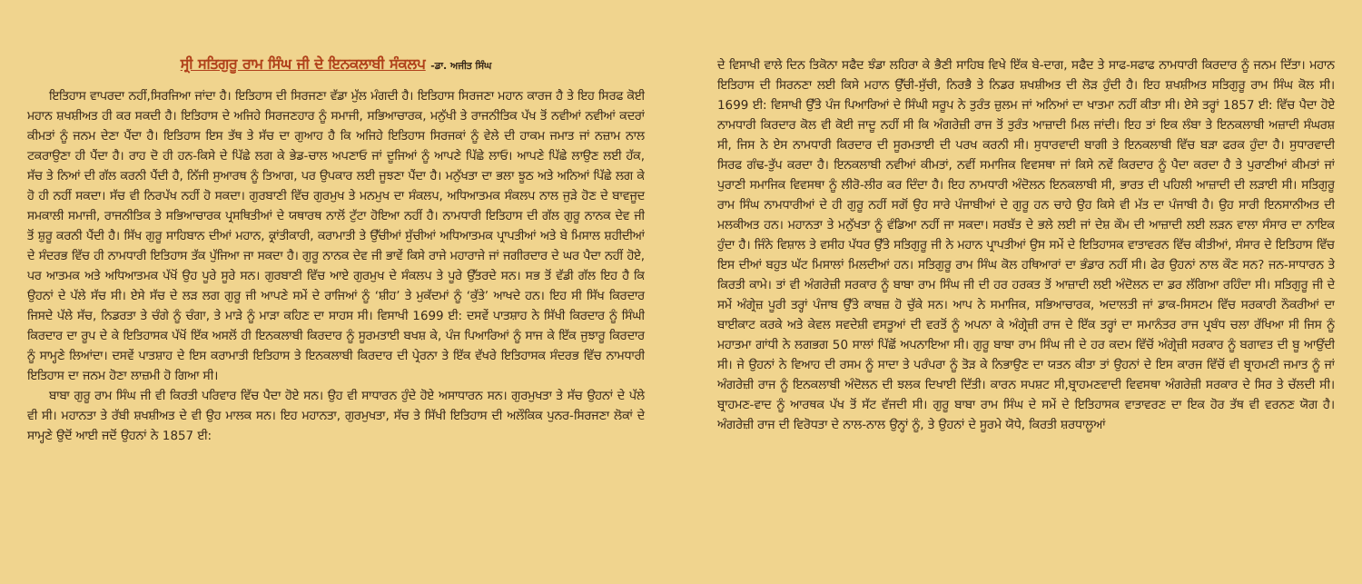ਸ੍ਰੀ ਸਤਿਗੁਰੂ ਰਾਮ ਸਿੰਘ ਜੀ ਦੇ ਇਨਕਲਾਬੀ ਸੰਕਲਪ -ਡਾ. ਅਜੀਤ ਸਿੰਘ
ਇਤਿਹਾਸ ਵਾਪਰਦਾ ਨਹੀਂ,ਸਿਰਜਿਆ ਜਾਂਦਾ ਹੈ। ਇਤਿਹਾਸ ਦੀ ਸਿਰਜਣਾ ਵੱਡਾ ਮੁੱਲ ਮੰਗਦੀ ਹੈ। ਇਤਿਹਾਸ ਸਿਰਜਣਾ ਮਹਾਨ ਕਾਰਜ ਹੈ ਤੇ ਇਹ ਸਿਰਫ ਕੋਈ ਮਹਾਨ ਸ਼ਖਸ਼ੀਅਤ ਹੀ ਕਰ ਸਕਦੀ ਹੈ। ਇਤਿਹਾਸ ਦੇ ਅਜਿਹੇ ਸਿਰਜਣਹਾਰ ਨੂੰ ਸਮਾਜੀ, ਸਭਿਆਚਾਰਕ, ਮਨੁੱਖੀ ਤੇ ਰਾਜਨੀਤਿਕ ਪੱਖ ਤੋਂ ਨਵੀਆਂ ਨਵੀਆਂ ਕਦਰਾਂ ਕੀਮਤਾਂ ਨੂੰ ਜਨਮ ਦੇਣਾ ਪੈਂਦਾ ਹੈ। ਇਤਿਹਾਸ ਇਸ ਤੱਥ ਤੇ ਸੱਚ ਦਾ ਗੁਆਹ ਹੈ ਕਿ ਅਜਿਹੇ ਇਤਿਹਾਸ ਸਿਰਜਕਾਂ ਨੂੰ ਵੇਲੇ ਦੀ ਹਾਕਮ ਜਮਾਤ ਜਾਂ ਨਜ਼ਾਮ ਨਾਲ ਟਕਰਾਉਣਾ ਹੀ ਪੈਂਦਾ ਹੈ। ਰਾਹ ਦੋ ਹੀ ਹਨ-ਕਿਸੇ ਦੇ ਪਿੱਛੇ ਲਗ ਕੇ ਭੇਡ-ਚਾਲ ਅਪਣਾਓ ਜਾਂ ਦੂਜਿਆਂ ਨੂੰ ਆਪਣੇ ਪਿੱਛੇ ਲਾਓ। ਆਪਣੇ ਪਿੱਛੇ ਲਾਉਣ ਲਈ ਹੱਕ, ਸੱਚ ਤੇ ਨਿਆਂ ਦੀ ਗੱਲ ਕਰਨੀ ਪੈਂਦੀ ਹੈ, ਨਿੱਜੀ ਸੁਆਰਥ ਨੂੰ ਤਿਆਗ, ਪਰ ਉਪਕਾਰ ਲਈ ਜੂਝਣਾ ਪੈਂਦਾ ਹੈ। ਮਨੁੱਖਤਾ ਦਾ ਭਲਾ ਝੂਠ ਅਤੇ ਅਨਿਆਂ ਪਿੱਛੇ ਲਗ ਕੇ ਹੋ ਹੀ ਨਹੀਂ ਸਕਦਾ। ਸੱਚ ਵੀ ਨਿਰਪੱਖ ਨਹੀਂ ਹੋ ਸਕਦਾ। ਗੁਰਬਾਣੀ ਵਿੱਚ ਗੁਰਮੁਖ ਤੇ ਮਨਮੁਖ ਦਾ ਸੰਕਲਪ, ਅਧਿਆਤਮਕ ਸੰਕਲਪ ਨਾਲ ਜੁੜੇ ਹੋਣ ਦੇ ਬਾਵਜੂਦ ਸਮਕਾਲੀ ਸਮਾਜੀ, ਰਾਜਨੀਤਿਕ ਤੇ ਸਭਿਆਚਾਰਕ ਪ੍ਰਸਥਿਤੀਆਂ ਦੇ ਯਥਾਰਥ ਨਾਲੋਂ ਟੁੱਟਾ ਹੋਇਆ ਨਹੀਂ ਹੈ। ਨਾਮਧਾਰੀ ਇਤਿਹਾਸ ਦੀ ਗੱਲ ਗੁਰੂ ਨਾਨਕ ਦੇਵ ਜੀ ਤੋਂ ਸ਼ੁਰੂ ਕਰਨੀ ਪੈਂਦੀ ਹੈ। ਸਿੱਖ ਗੁਰੂ ਸਾਹਿਬਾਨ ਦੀਆਂ ਮਹਾਨ, ਕ੍ਰਾਂਤੀਕਾਰੀ, ਕਰਾਮਾਤੀ ਤੇ ਉੱਚੀਆਂ ਸੁੱਚੀਆਂ ਅਧਿਆਤਮਕ ਪ੍ਰਾਪਤੀਆਂ ਅਤੇ ਬੇ ਮਿਸਾਲ ਸ਼ਹੀਦੀਆਂ ਦੇ ਸੰਦਰਭ ਵਿੱਚ ਹੀ ਨਾਮਧਾਰੀ ਇਤਿਹਾਸ ਤੱਕ ਪੁੱਜਿਆ ਜਾ ਸਕਦਾ ਹੈ। ਗੁਰੂ ਨਾਨਕ ਦੇਵ ਜੀ ਭਾਵੇਂ ਕਿਸੇ ਰਾਜੇ ਮਹਾਰਾਜੇ ਜਾਂ ਜਗੀਰਦਾਰ ਦੇ ਘਰ ਪੈਦਾ ਨਹੀਂ ਹੋਏ, ਪਰ ਆਤਮਕ ਅਤੇ ਅਧਿਆਤਮਕ ਪੱਖੋਂ ਉਹ ਪੂਰੇ ਸੂਰੇ ਸਨ। ਗੁਰਬਾਣੀ ਵਿੱਚ ਆਏ ਗੁਰਮੁਖ ਦੇ ਸੰਕਲਪ ਤੇ ਪੂਰੇ ਉੱਤਰਦੇ ਸਨ। ਸਭ ਤੋਂ ਵੱਡੀ ਗੱਲ ਇਹ ਹੈ ਕਿ ਉਹਨਾਂ ਦੇ ਪੱਲੇ ਸੱਚ ਸੀ। ਏਸੇ ਸੱਚ ਦੇ ਲੜ ਲਗ ਗੁਰੂ ਜੀ ਆਪਣੇ ਸਮੇਂ ਦੇ ਰਾਜਿਆਂ ਨੂੰ ‘ਸ਼ੀਹ’ ਤੇ ਮੁਕੱਦਮਾਂ ਨੂੰ ‘ਕੁੱਤੇ’ ਆਖਦੇ ਹਨ। ਇਹ ਸੀ ਸਿੱਖ ਕਿਰਦਾਰ ਜਿਸਦੇ ਪੱਲੇ ਸੱਚ, ਨਿਡਰਤਾ ਤੇ ਚੰਗੇ ਨੂੰ ਚੰਗਾ, ਤੇ ਮਾੜੇ ਨੂੰ ਮਾੜਾ ਕਹਿਣ ਦਾ ਸਾਹਸ ਸੀ। ਵਿਸਾਖੀ 1699 ਈ: ਦਸਵੇਂ ਪਾਤਸ਼ਾਹ ਨੇ ਸਿੱਖੀ ਕਿਰਦਾਰ ਨੂੰ ਸਿੰਘੀ ਕਿਰਦਾਰ ਦਾ ਰੂਪ ਦੇ ਕੇ ਇਤਿਹਾਸਕ ਪੱਖੋਂ ਇੱਕ ਅਸਲੋਂ ਹੀ ਇਨਕਲਾਬੀ ਕਿਰਦਾਰ ਨੂੰ ਸੂਰਮਤਾਈ ਬਖਸ਼ ਕੇ, ਪੰਜ ਪਿਆਰਿਆਂ ਨੂੰ ਸਾਜ ਕੇ ਇੱਕ ਜੁਝਾਰੂ ਕਿਰਦਾਰ ਨੂੰ ਸਾਮ੍ਹਣੇ ਲਿਆਂਦਾ। ਦਸਵੇਂ ਪਾਤਸ਼ਾਹ ਦੇ ਇਸ ਕਰਾਮਾਤੀ ਇਤਿਹਾਸ ਤੇ ਇਨਕਲਾਬੀ ਕਿਰਦਾਰ ਦੀ ਪ੍ਰੇਰਨਾ ਤੇ ਇੱਕ ਵੱਖਰੇ ਇਤਿਹਾਸਕ ਸੰਦਰਭ ਵਿੱਚ ਨਾਮਧਾਰੀ ਇਤਿਹਾਸ ਦਾ ਜਨਮ ਹੋਣਾ ਲਾਜ਼ਮੀ ਹੋ ਗਿਆ ਸੀ।
ਬਾਬਾ ਗੁਰੂ ਰਾਮ ਸਿੰਘ ਜੀ ਵੀ ਕਿਰਤੀ ਪਰਿਵਾਰ ਵਿੱਚ ਪੈਦਾ ਹੋਏ ਸਨ। ਉਹ ਵੀ ਸਾਧਾਰਨ ਹੁੰਦੇ ਹੋਏ ਅਸਾਧਾਰਨ ਸਨ। ਗੁਰਮੁਖਤਾ ਤੇ ਸੱਚ ਉਹਨਾਂ ਦੇ ਪੱਲੇ ਵੀ ਸੀ। ਮਹਾਨਤਾ ਤੇ ਰੱਬੀ ਸ਼ਖਸ਼ੀਅਤ ਦੇ ਵੀ ਉਹ ਮਾਲਕ ਸਨ। ਇਹ ਮਹਾਨਤਾ, ਗੁਰਮੁਖਤਾ, ਸੱਚ ਤੇ ਸਿੱਖੀ ਇਤਿਹਾਸ ਦੀ ਅਲੌਕਿਕ ਪੁਨਰ-ਸਿਰਜਣਾ ਲੋਕਾਂ ਦੇ ਸਾਮ੍ਹਣੇ ਉਦੋਂ ਆਈ ਜਦੋਂ ਉਹਨਾਂ ਨੇ 1857 ਈ:
ਦੇ ਵਿਸਾਖੀ ਵਾਲੇ ਦਿਨ ਤਿਕੋਨਾ ਸਫੈਦ ਝੰਡਾ ਲਹਿਰਾ ਕੇ ਭੈਣੀ ਸਾਹਿਬ ਵਿਖੇ ਇੱਕ ਬੇ-ਦਾਗ, ਸਫੈਦ ਤੇ ਸਾਫ-ਸਫਾਫ ਨਾਮਧਾਰੀ ਕਿਰਦਾਰ ਨੂੰ ਜਨਮ ਦਿੱਤਾ। ਮਹਾਨ ਇਤਿਹਾਸ ਦੀ ਸਿਰਨਣਾ ਲਈ ਕਿਸੇ ਮਹਾਨ ਉੱਚੀ-ਸੁੱਚੀ, ਨਿਰਭੈ ਤੇ ਨਿਡਰ ਸ਼ਖਸ਼ੀਅਤ ਦੀ ਲੋੜ ਹੁੰਦੀ ਹੈ। ਇਹ ਸ਼ਖਸ਼ੀਅਤ ਸਤਿਗੁਰੂ ਰਾਮ ਸਿੰਘ ਕੋਲ ਸੀ। 1699 ਈ: ਵਿਸਾਖੀ ਉੱਤੇ ਪੰਜ ਪਿਆਰਿਆਂ ਦੇ ਸਿੰਘੀ ਸਰੂਪ ਨੇ ਤੁਰੰਤ ਜ਼ੁਲਮ ਜਾਂ ਅਨਿਆਂ ਦਾ ਖਾਤਮਾ ਨਹੀਂ ਕੀਤਾ ਸੀ। ਏਸੇ ਤਰ੍ਹਾਂ 1857 ਈ: ਵਿੱਚ ਪੈਦਾ ਹੋਏ ਨਾਮਧਾਰੀ ਕਿਰਦਾਰ ਕੋਲ ਵੀ ਕੋਈ ਜਾਦੂ ਨਹੀਂ ਸੀ ਕਿ ਅੰਗਰੇਜ਼ੀ ਰਾਜ ਤੋਂ ਤੁਰੰਤ ਆਜ਼ਾਦੀ ਮਿਲ ਜਾਂਦੀ। ਇਹ ਤਾਂ ਇਕ ਲੰਬਾ ਤੇ ਇਨਕਲਾਬੀ ਅਜ਼ਾਦੀ ਸੰਘਰਸ਼ ਸੀ, ਜਿਸ ਨੇ ਏਸ ਨਾਮਧਾਰੀ ਕਿਰਦਾਰ ਦੀ ਸੂਰਮਤਾਈ ਦੀ ਪਰਖ ਕਰਨੀ ਸੀ। ਸੁਧਾਰਵਾਦੀ ਬਾਗੀ ਤੇ ਇਨਕਲਾਬੀ ਵਿੱਚ ਬੜਾ ਫਰਕ ਹੁੰਦਾ ਹੈ। ਸੁਧਾਰਵਾਦੀ ਸਿਰਫ ਗੰਢ-ਤੁੱਪ ਕਰਦਾ ਹੈ। ਇਨਕਲਾਬੀ ਨਵੀਆਂ ਕੀਮਤਾਂ, ਨਵੀਂ ਸਮਾਜਿਕ ਵਿਵਸਥਾ ਜਾਂ ਕਿਸੇ ਨਵੇਂ ਕਿਰਦਾਰ ਨੂੰ ਪੈਦਾ ਕਰਦਾ ਹੈ ਤੇ ਪੁਰਾਣੀਆਂ ਕੀਮਤਾਂ ਜਾਂ ਪੁਰਾਣੀ ਸਮਾਜਿਕ ਵਿਵਸਥਾ ਨੂੰ ਲੀਰੋ-ਲੀਰ ਕਰ ਦਿੰਦਾ ਹੈ। ਇਹ ਨਾਮਧਾਰੀ ਅੰਦੋਲਨ ਇਨਕਲਾਬੀ ਸੀ, ਭਾਰਤ ਦੀ ਪਹਿਲੀ ਆਜ਼ਾਦੀ ਦੀ ਲੜਾਈ ਸੀ। ਸਤਿਗੁਰੂ ਰਾਮ ਸਿੰਘ ਨਾਮਧਾਰੀਆਂ ਦੇ ਹੀ ਗੁਰੂ ਨਹੀਂ ਸਗੋਂ ਉਹ ਸਾਰੇ ਪੰਜਾਬੀਆਂ ਦੇ ਗੁਰੂ ਹਨ ਚਾਹੇ ਉਹ ਕਿਸੇ ਵੀ ਮੱਤ ਦਾ ਪੰਜਾਬੀ ਹੈ। ਉਹ ਸਾਰੀ ਇਨਸਾਨੀਅਤ ਦੀ ਮਲਕੀਅਤ ਹਨ। ਮਹਾਨਤਾ ਤੇ ਮਨੁੱਖਤਾ ਨੂੰ ਵੰਡਿਆ ਨਹੀਂ ਜਾ ਸਕਦਾ। ਸਰਬੱਤ ਦੇ ਭਲੇ ਲਈ ਜਾਂ ਦੇਸ਼ ਕੌਮ ਦੀ ਆਜ਼ਾਦੀ ਲਈ ਲੜਨ ਵਾਲਾ ਸੰਸਾਰ ਦਾ ਨਾਇਕ ਹੁੰਦਾ ਹੈ। ਜਿੰਨੇ ਵਿਸ਼ਾਲ ਤੇ ਵਸੀਹ ਪੱਧਰ ਉੱਤੇ ਸਤਿਗੁਰੂ ਜੀ ਨੇ ਮਹਾਨ ਪ੍ਰਾਪਤੀਆਂ ਉਸ ਸਮੇਂ ਦੇ ਇਤਿਹਾਸਕ ਵਾਤਾਵਰਨ ਵਿੱਚ ਕੀਤੀਆਂ, ਸੰਸਾਰ ਦੇ ਇਤਿਹਾਸ ਵਿੱਚ ਇਸ ਦੀਆਂ ਬਹੁਤ ਘੱਟ ਮਿਸਾਲਾਂ ਮਿਲਦੀਆਂ ਹਨ। ਸਤਿਗੁਰੂ ਰਾਮ ਸਿੰਘ ਕੋਲ ਹਥਿਆਰਾਂ ਦਾ ਭੰਡਾਰ ਨਹੀਂ ਸੀ। ਫੇਰ ਉਹਨਾਂ ਨਾਲ ਕੌਣ ਸਨ? ਜਨ-ਸਾਧਾਰਨ ਤੇ ਕਿਰਤੀ ਕਾਮੇ। ਤਾਂ ਵੀ ਅੰਗਰੇਜ਼ੀ ਸਰਕਾਰ ਨੂੰ ਬਾਬਾ ਰਾਮ ਸਿੰਘ ਜੀ ਦੀ ਹਰ ਹਰਕਤ ਤੋਂ ਆਜ਼ਾਦੀ ਲਈ ਅੰਦੋਲਨ ਦਾ ਡਰ ਲੱਗਿਆ ਰਹਿੰਦਾ ਸੀ। ਸਤਿਗੁਰੂ ਜੀ ਦੇ ਸਮੇਂ ਅੰਗ੍ਰੇਜ਼ ਪੂਰੀ ਤਰ੍ਹਾਂ ਪੰਜਾਬ ਉੱਤੇ ਕਾਬਜ਼ ਹੋ ਚੁੱਕੇ ਸਨ। ਆਪ ਨੇ ਸਮਾਜਿਕ, ਸਭਿਆਚਾਰਕ, ਅਦਾਲਤੀ ਜਾਂ ਡਾਕ-ਸਿਸਟਮ ਵਿੱਚ ਸਰਕਾਰੀ ਨੌਕਰੀਆਂ ਦਾ ਬਾਈਕਾਟ ਕਰਕੇ ਅਤੇ ਕੇਵਲ ਸਵਦੇਸ਼ੀ ਵਸਤੂਆਂ ਦੀ ਵਰਤੋਂ ਨੂੰ ਅਪਨਾ ਕੇ ਅੰਗ੍ਰੇਜ਼ੀ ਰਾਜ ਦੇ ਇੱਕ ਤਰ੍ਹਾਂ ਦਾ ਸਮਾਨੰਤਰ ਰਾਜ ਪ੍ਰਬੰਧ ਚਲਾ ਰੱਖਿਆ ਸੀ ਜਿਸ ਨੂੰ ਮਹਾਤਮਾ ਗਾਂਧੀ ਨੇ ਲਗਭਗ 50 ਸਾਲਾਂ ਪਿੱਛੋਂ ਅਪਨਾਇਆ ਸੀ। ਗੁਰੂ ਬਾਬਾ ਰਾਮ ਸਿੰਘ ਜੀ ਦੇ ਹਰ ਕਦਮ ਵਿੱਚੋਂ ਅੰਗ੍ਰੇਜ਼ੀ ਸਰਕਾਰ ਨੂੰ ਬਗਾਵਤ ਦੀ ਬੂ ਆਉਂਦੀ ਸੀ। ਜੇ ਉਹਨਾਂ ਨੇ ਵਿਆਹ ਦੀ ਰਸਮ ਨੂੰ ਸਾਦਾ ਤੇ ਪਰੰਪਰਾ ਨੂੰ ਤੋੜ ਕੇ ਨਿਭਾਉਣ ਦਾ ਯਤਨ ਕੀਤਾ ਤਾਂ ਉਹਨਾਂ ਦੇ ਇਸ ਕਾਰਜ ਵਿੱਚੋਂ ਵੀ ਬ੍ਰਾਹਮਣੀ ਜਮਾਤ ਨੂੰ ਜਾਂ ਅੰਗਰੇਜ਼ੀ ਰਾਜ ਨੂੰ ਇਨਕਲਾਬੀ ਅੰਦੋਲਨ ਦੀ ਝਲਕ ਦਿਖਾਈ ਦਿੱਤੀ। ਕਾਰਨ ਸਪਸ਼ਟ ਸੀ,ਬ੍ਰਾਹਮਣਵਾਦੀ ਵਿਵਸਥਾ ਅੰਗਰੇਜ਼ੀ ਸਰਕਾਰ ਦੇ ਸਿਰ ਤੇ ਚੱਲਦੀ ਸੀ। ਬ੍ਰਾਹਮਣ-ਵਾਦ ਨੂੰ ਆਰਥਕ ਪੱਖ ਤੋਂ ਸੱਟ ਵੱਜਦੀ ਸੀ। ਗੁਰੂ ਬਾਬਾ ਰਾਮ ਸਿੰਘ ਦੇ ਸਮੇਂ ਦੇ ਇਤਿਹਾਸਕ ਵਾਤਾਵਰਣ ਦਾ ਇਕ ਹੋਰ ਤੱਥ ਵੀ ਵਰਨਣ ਯੋਗ ਹੈ। ਅੰਗਰੇਜ਼ੀ ਰਾਜ ਦੀ ਵਿਰੋਧਤਾ ਦੇ ਨਾਲ-ਨਾਲ ਉਨ੍ਹਾਂ ਨੂੰ, ਤੇ ਉਹਨਾਂ ਦੇ ਸੂਰਮੇ ਯੋਧੇ, ਕਿਰਤੀ ਸ਼ਰਧਾਲੂਆਂ